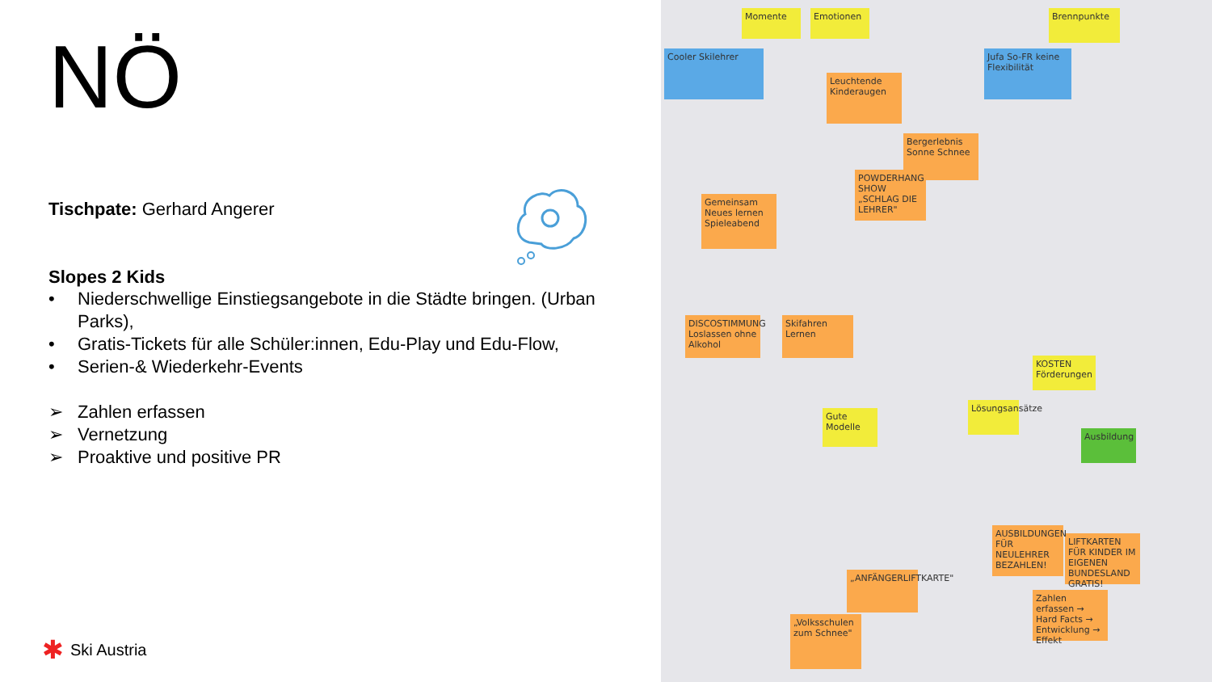NÖ
Tischpate: Gerhard Angerer
Slopes 2 Kids
• Niederschwellige Einstiegsangebote in die Städte bringen. (Urban Parks),
• Gratis-Tickets für alle Schüler:innen, Edu-Play und Edu-Flow,
• Serien-& Wiederkehr-Events
➢ Zahlen erfassen
➢ Vernetzung
➢ Proaktive und positive PR
Cooler Skilehrer
Momente Emotionen Brennpunkte
Jufa So-FR keine Flexibilität
Leuchtende Kinderaugen
Bergerlebnis Sonne Schnee
POWDERHANG SHOW „SCHLAG DIE LEHRER"
Gemeinsam Neues lernen Spieleabend
DISCOSTIMMUNG Loslassen ohne Alkohol
Skifahren Lernen
Gute Modelle
Lösungsansätze
Zahlen erfassen → Hard Facts → Entwicklung → Effekt
LIFTKARTEN FÜR KINDER IM EIGENEN BUNDESLAND GRATIS!
AUSBILDUNGEN FÜR NEULEHRER BEZAHLEN!
„ANFÄNGERLIFTKARTE"
„Volksschulen zum Schnee"
Ausbildung
KOSTEN Förderungen
✱ Ski Austria